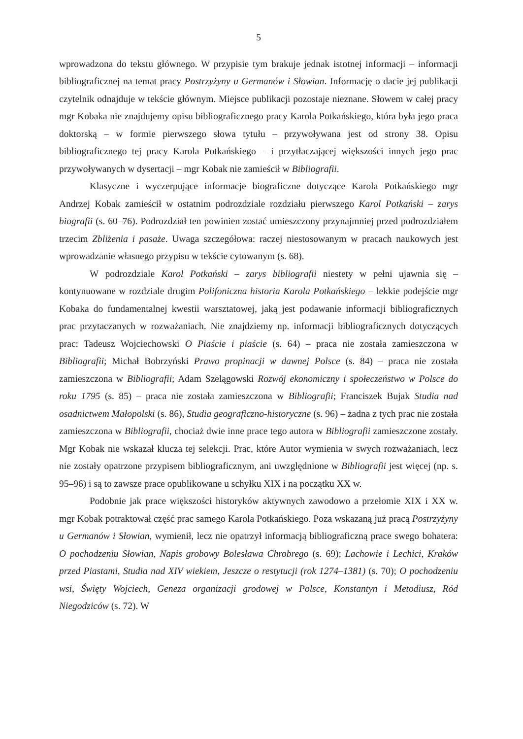5
wprowadzona do tekstu głównego. W przypisie tym brakuje jednak istotnej informacji – informacji bibliograficznej na temat pracy Postrzyżyny u Germanów i Słowian. Informację o dacie jej publikacji czytelnik odnajduje w tekście głównym. Miejsce publikacji pozostaje nieznane. Słowem w całej pracy mgr Kobaka nie znajdujemy opisu bibliograficznego pracy Karola Potkańskiego, która była jego praca doktorską – w formie pierwszego słowa tytułu – przywoływana jest od strony 38. Opisu bibliograficznego tej pracy Karola Potkańskiego – i przytłaczającej większości innych jego prac przywoływanych w dysertacji – mgr Kobak nie zamieścił w Bibliografii.
Klasyczne i wyczerpujące informacje biograficzne dotyczące Karola Potkańskiego mgr Andrzej Kobak zamieścił w ostatnim podrozdziale rozdziału pierwszego Karol Potkański – zarys biografii (s. 60–76). Podrozdział ten powinien zostać umieszczony przynajmniej przed podrozdziałem trzecim Zbliżenia i pasaże. Uwaga szczegółowa: raczej niestosowanym w pracach naukowych jest wprowadzanie własnego przypisu w tekście cytowanym (s. 68).
W podrozdziale Karol Potkański – zarys bibliografii niestety w pełni ujawnia się – kontynuowane w rozdziale drugim Polifoniczna historia Karola Potkańskiego – lekkie podejście mgr Kobaka do fundamentalnej kwestii warsztatowej, jaką jest podawanie informacji bibliograficznych prac przytaczanych w rozważaniach. Nie znajdziemy np. informacji bibliograficznych dotyczących prac: Tadeusz Wojciechowski O Piaście i piaście (s. 64) – praca nie została zamieszczona w Bibliografii; Michał Bobrzyński Prawo propinacji w dawnej Polsce (s. 84) – praca nie została zamieszczona w Bibliografii; Adam Szelągowski Rozwój ekonomiczny i społeczeństwo w Polsce do roku 1795 (s. 85) – praca nie została zamieszczona w Bibliografii; Franciszek Bujak Studia nad osadnictwem Małopolski (s. 86), Studia geograficzno-historyczne (s. 96) – żadna z tych prac nie została zamieszczona w Bibliografii, chociaż dwie inne prace tego autora w Bibliografii zamieszczone zostały. Mgr Kobak nie wskazał klucza tej selekcji. Prac, które Autor wymienia w swych rozważaniach, lecz nie zostały opatrzone przypisem bibliograficznym, ani uwzględnione w Bibliografii jest więcej (np. s. 95–96) i są to zawsze prace opublikowane u schyłku XIX i na początku XX w.
Podobnie jak prace większości historyków aktywnych zawodowo a przełomie XIX i XX w. mgr Kobak potraktował część prac samego Karola Potkańskiego. Poza wskazaną już pracą Postrzyżyny u Germanów i Słowian, wymienił, lecz nie opatrzył informacją bibliograficzną prace swego bohatera: O pochodzeniu Słowian, Napis grobowy Bolesława Chrobrego (s. 69); Lachowie i Lechici, Kraków przed Piastami, Studia nad XIV wiekiem, Jeszcze o restytucji (rok 1274–1381) (s. 70); O pochodzeniu wsi, Święty Wojciech, Geneza organizacji grodowej w Polsce, Konstantyn i Metodiusz, Ród Niegodziców (s. 72). W